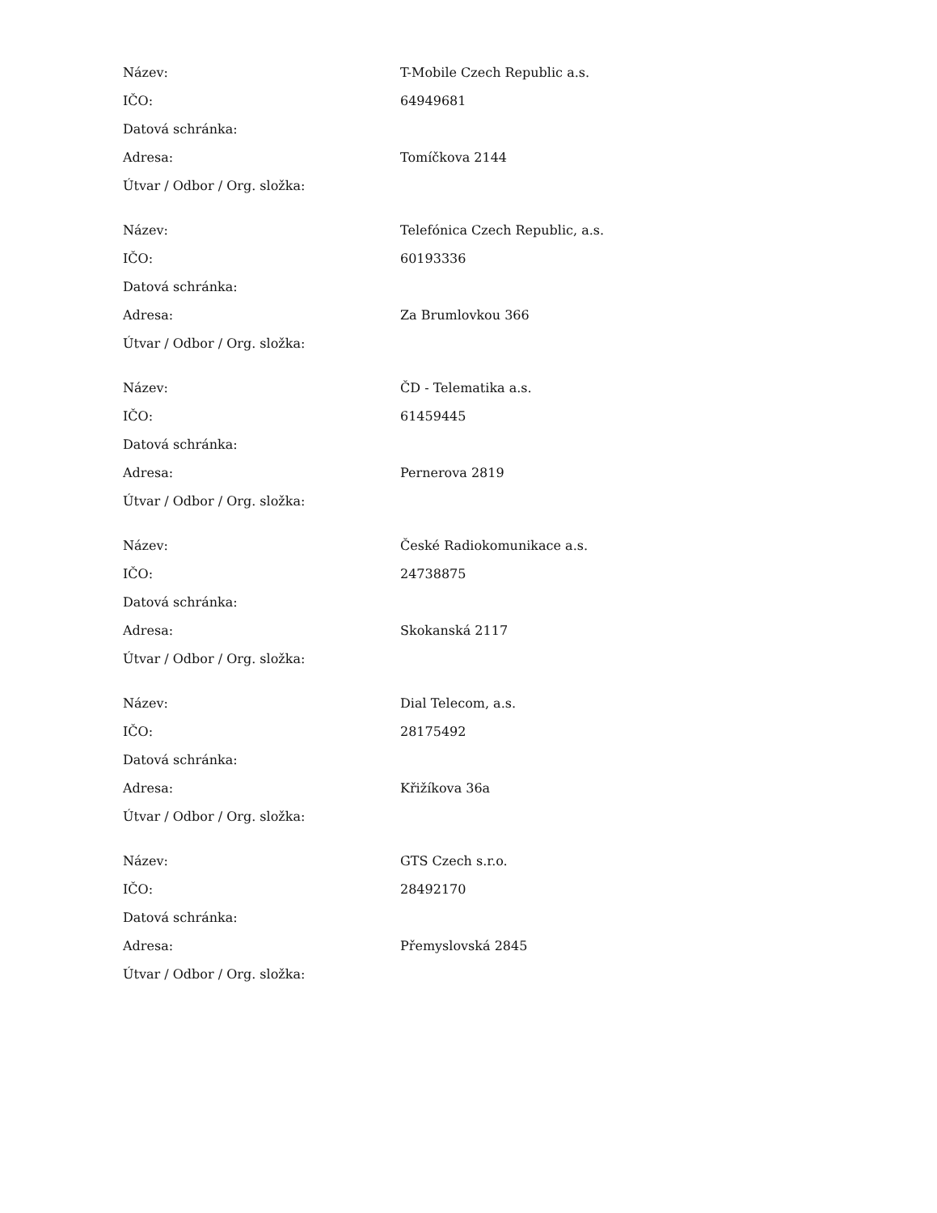| Název: | T-Mobile Czech Republic a.s. |
| IČO: | 64949681 |
| Datová schránka: | |
| Adresa: | Tomíčkova 2144 |
| Útvar / Odbor / Org. složka: | |
| Název: | Telefónica Czech Republic, a.s. |
| IČO: | 60193336 |
| Datová schránka: | |
| Adresa: | Za Brumlovkou 366 |
| Útvar / Odbor / Org. složka: | |
| Název: | ČD - Telematika a.s. |
| IČO: | 61459445 |
| Datová schránka: | |
| Adresa: | Pernerova 2819 |
| Útvar / Odbor / Org. složka: | |
| Název: | České Radiokomunikace a.s. |
| IČO: | 24738875 |
| Datová schránka: | |
| Adresa: | Skokanská 2117 |
| Útvar / Odbor / Org. složka: | |
| Název: | Dial Telecom, a.s. |
| IČO: | 28175492 |
| Datová schránka: | |
| Adresa: | Křižíkova 36a |
| Útvar / Odbor / Org. složka: | |
| Název: | GTS Czech s.r.o. |
| IČO: | 28492170 |
| Datová schránka: | |
| Adresa: | Přemyslovská 2845 |
| Útvar / Odbor / Org. složka: | |